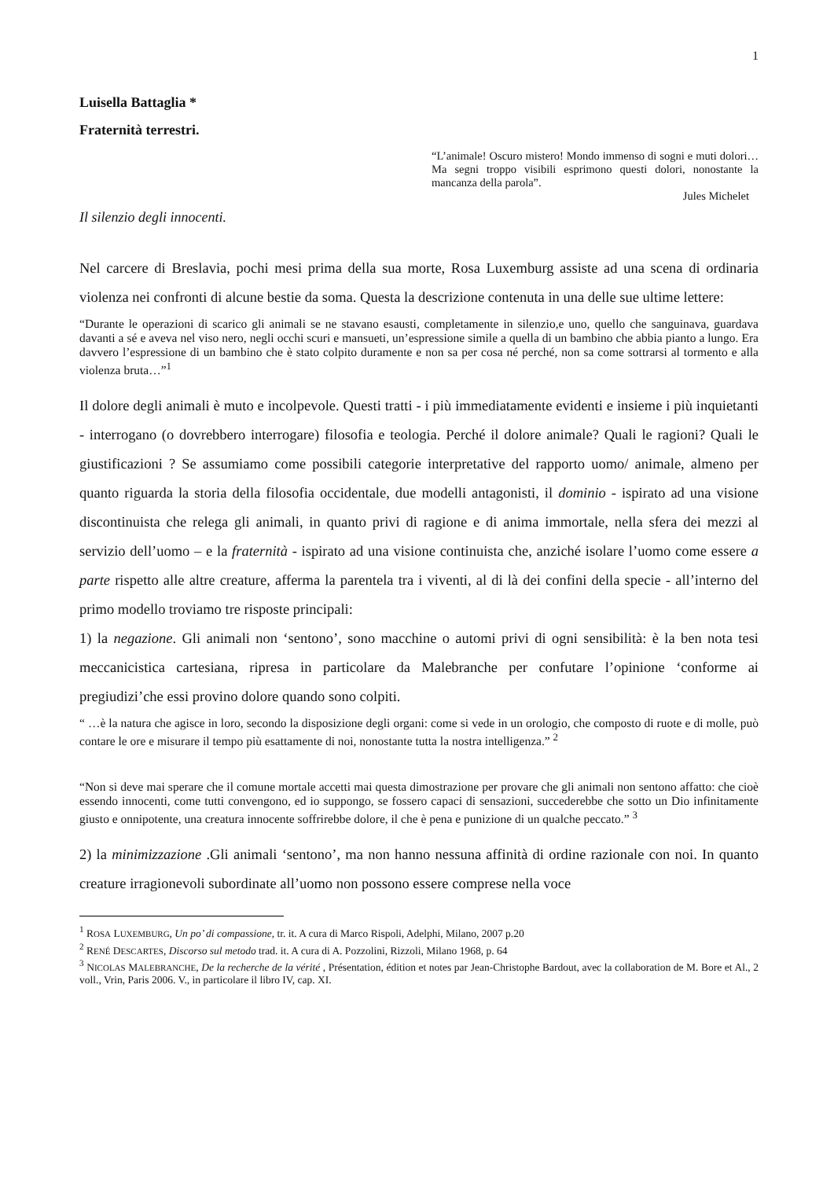1
Luisella Battaglia *
Fraternità terrestri.
“L’animale! Oscuro mistero! Mondo immenso di sogni e muti dolori…Ma segni troppo visibili esprimono questi dolori, nonostante la mancanza della parola”.
Jules Michelet
Il silenzio degli innocenti.
Nel carcere di Breslavia, pochi mesi prima della sua morte, Rosa Luxemburg assiste ad una scena di ordinaria violenza nei confronti di alcune bestie da soma. Questa la descrizione contenuta in una delle sue ultime lettere:
“Durante le operazioni di scarico gli animali se ne stavano esausti, completamente in silenzio,e uno, quello che sanguinava, guardava davanti a sé e aveva nel viso nero, negli occhi scuri e mansueti, un’espressione simile a quella di un bambino che abbia pianto a lungo. Era davvero l’espressione di un bambino che è stato colpito duramente e non sa per cosa né perché, non sa come sottrarsi al tormento e alla violenza bruta…”<sup>1</sup>
Il dolore degli animali è muto e incolpevole. Questi tratti - i più immediatamente evidenti e insieme i più inquietanti - interrogano (o dovrebbero interrogare) filosofia e teologia. Perché il dolore animale? Quali le ragioni? Quali le giustificazioni ? Se assumiamo come possibili categorie interpretative del rapporto uomo/ animale, almeno per quanto riguarda la storia della filosofia occidentale, due modelli antagonisti, il dominio - ispirato ad una visione discontinuista che relega gli animali, in quanto privi di ragione e di anima immortale, nella sfera dei mezzi al servizio dell’uomo – e la fraternità - ispirato ad una visione continuista che, anziché isolare l’uomo come essere a parte rispetto alle altre creature, afferma la parentela tra i viventi, al di là dei confini della specie - all’interno del primo modello troviamo tre risposte principali:
1) la negazione. Gli animali non ‘sentono’, sono macchine o automi privi di ogni sensibilità: è la ben nota tesi meccanicistica cartesiana, ripresa in particolare da Malebranche per confutare l’opinione ‘conforme ai pregiudizi’che essi provino dolore quando sono colpiti.
“ …è la natura che agisce in loro, secondo la disposizione degli organi: come si vede in un orologio, che composto di ruote e di molle, può contare le ore e misurare il tempo più esattamente di noi, nonostante tutta la nostra intelligenza.” <sup>2</sup>
“Non si deve mai sperare che il comune mortale accetti mai questa dimostrazione per provare che gli animali non sentono affatto: che cioè essendo innocenti, come tutti convengono, ed io suppongo, se fossero capaci di sensazioni, succederebbe che sotto un Dio infinitamente giusto e onnipotente, una creatura innocente soffrirebbe dolore, il che è pena e punizione di un qualche peccato.” <sup>3</sup>
2) la minimizzazione .Gli animali ‘sentono’, ma non hanno nessuna affinità di ordine razionale con noi. In quanto creature irragionevoli subordinate all’uomo non possono essere comprese nella voce
<sup>1</sup> ROSA LUXEMBURG, Un po’ di compassione, tr. it. A cura di Marco Rispoli, Adelphi, Milano, 2007 p.20
<sup>2</sup> RENÉ DESCARTES, Discorso sul metodo trad. it. A cura di A. Pozzolini, Rizzoli, Milano 1968, p. 64
<sup>3</sup> NICOLAS MALEBRANCHE, De la recherche de la vérité , Présentation, édition et notes par Jean-Christophe Bardout, avec la collaboration de M. Bore et Al., 2 voll., Vrin, Paris 2006. V., in particolare il libro IV, cap. XI.